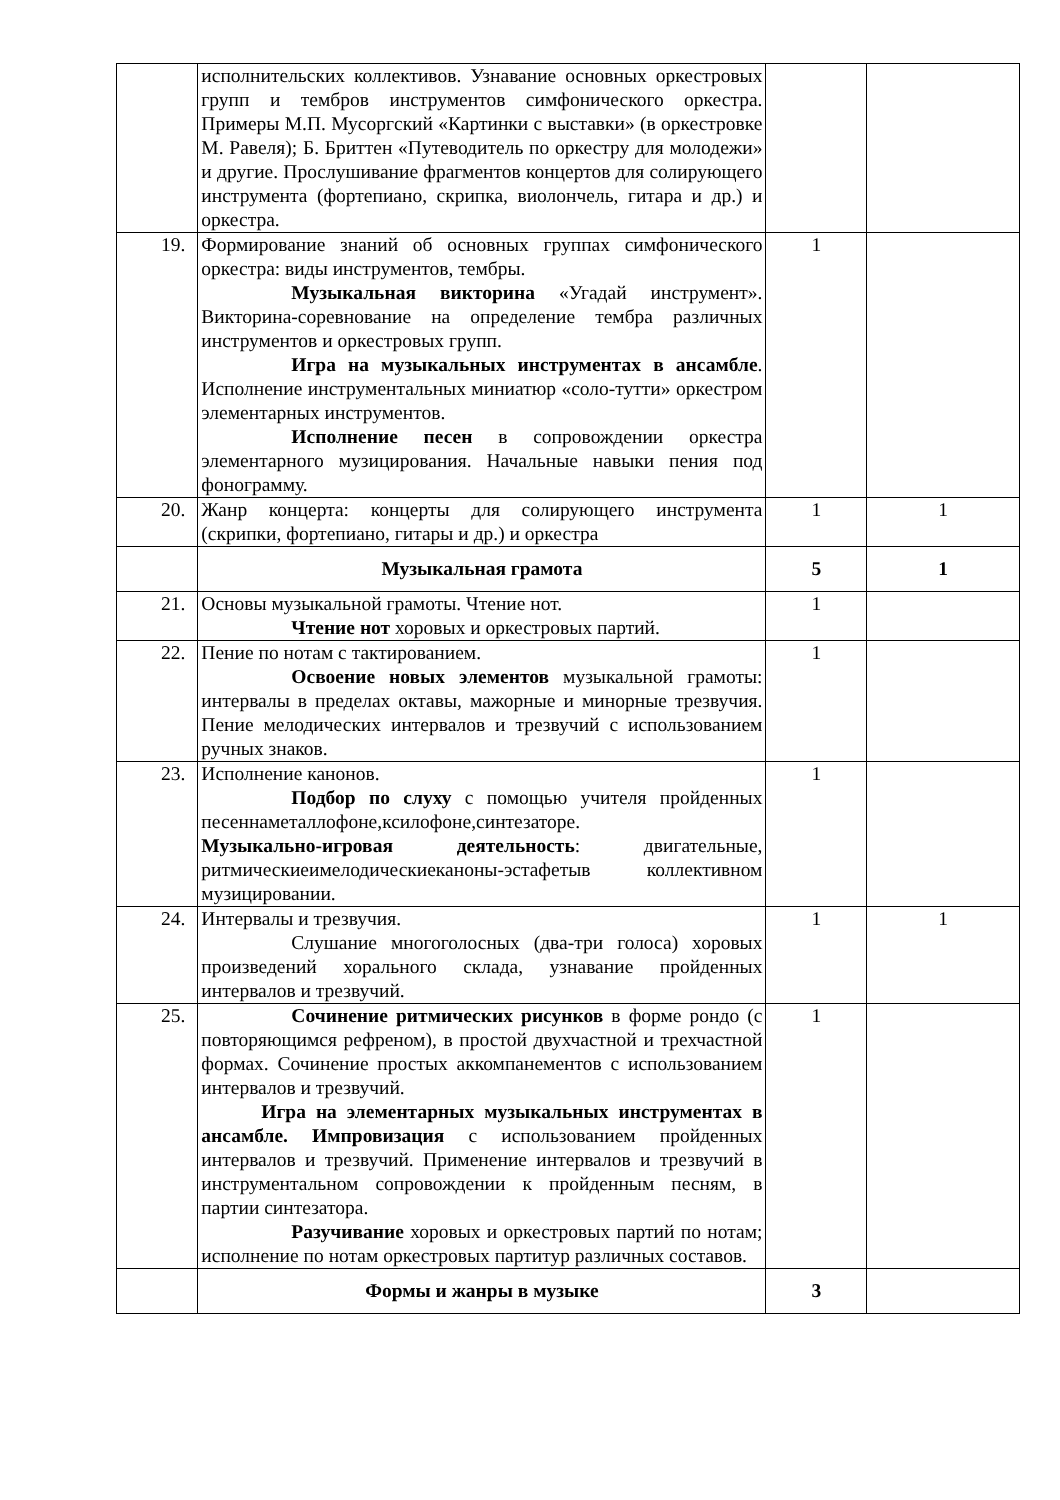| | исполнительских коллективов. Узнавание основных оркестровых групп и тембров инструментов симфонического оркестра. Примеры М.П. Мусоргский «Картинки с выставки» (в оркестровке М. Равеля); Б. Бриттен «Путеводитель по оркестру для молодежи» и другие. Прослушивание фрагментов концертов для солирующего инструмента (фортепиано, скрипка, виолончель, гитара и др.) и оркестра. | | |
| 19. | Формирование знаний об основных группах симфонического оркестра: виды инструментов, тембры. Музыкальная викторина «Угадай инструмент». Викторина-соревнование на определение тембра различных инструментов и оркестровых групп. Игра на музыкальных инструментах в ансамбле . Исполнение инструментальных миниатюр «соло-тутти» оркестром элементарных инструментов. Исполнение песен в сопровождении оркестра элементарного музицирования. Начальные навыки пения под фонограмму. | 1 | |
| 20. | Жанр концерта: концерты для солирующего инструмента (скрипки, фортепиано, гитары и др.) и оркестра | 1 | 1 |
| | Музыкальная грамота | 5 | 1 |
| 21. | Основы музыкальной грамоты. Чтение нот. Чтение нот хоровых и оркестровых партий. | 1 | |
| 22. | Пение по нотам с тактированием. Освоение новых элементов музыкальной грамоты: интервалы в пределах октавы, мажорные и минорные трезвучия. Пение мелодических интервалов и трезвучий с использованием ручных знаков. | 1 | |
| 23. | Исполнение канонов. Подбор по слуху с помощью учителя пройденных песеннаметаллофоне,ксилофоне,синтезаторе. Музыкально-игровая деятельность : двигательные, ритмическиеимелодическиеканоны-эстафетыв коллективном музицировании. | 1 | |
| 24. | Интервалы и трезвучия. Слушание многоголосных (два-три голоса) хоровых произведений хорального склада, узнавание пройденных интервалов и трезвучий. | 1 | 1 |
| 25. | Сочинение ритмических рисунков в форме рондо (с повторяющимся рефреном), в простой двухчастной и трехчастной формах. Сочинение простых аккомпанементов с использованием интервалов и трезвучий. Игра на элементарных музыкальных инструментах в ансамбле. Импровизация с использованием пройденных интервалов и трезвучий. Применение интервалов и трезвучий в инструментальном сопровождении к пройденным песням, в партии синтезатора. Разучивание хоровых и оркестровых партий по нотам; исполнение по нотам оркестровых партитур различных составов. | 1 | |
| | Формы и жанры в музыке | 3 | |